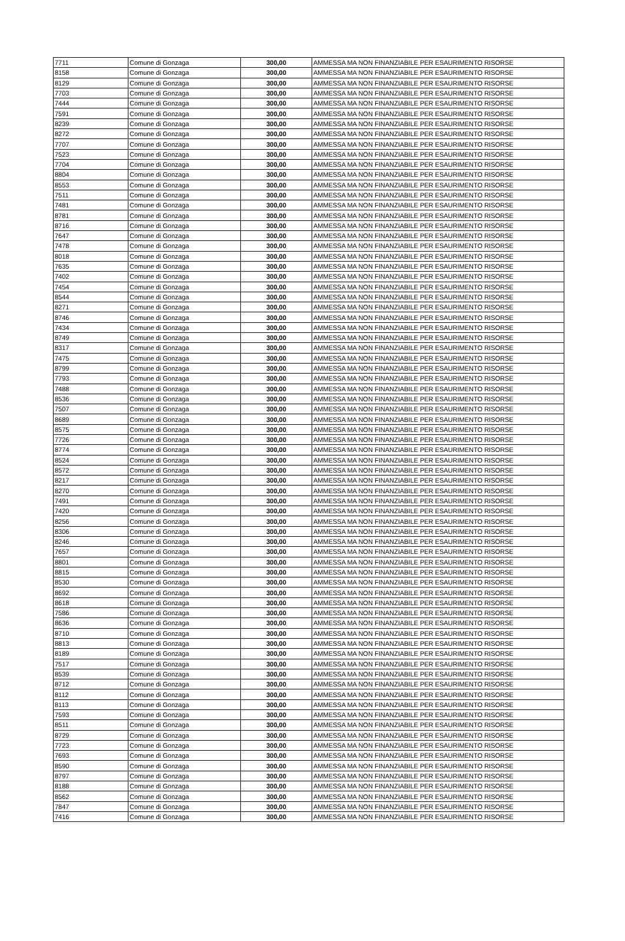| 7711 | Comune di Gonzaga | 300,00 | AMMESSA MA NON FINANZIABILE PER ESAURIMENTO RISORSE |
| 8158 | Comune di Gonzaga | 300,00 | AMMESSA MA NON FINANZIABILE PER ESAURIMENTO RISORSE |
| 8129 | Comune di Gonzaga | 300,00 | AMMESSA MA NON FINANZIABILE PER ESAURIMENTO RISORSE |
| 7703 | Comune di Gonzaga | 300,00 | AMMESSA MA NON FINANZIABILE PER ESAURIMENTO RISORSE |
| 7444 | Comune di Gonzaga | 300,00 | AMMESSA MA NON FINANZIABILE PER ESAURIMENTO RISORSE |
| 7591 | Comune di Gonzaga | 300,00 | AMMESSA MA NON FINANZIABILE PER ESAURIMENTO RISORSE |
| 8239 | Comune di Gonzaga | 300,00 | AMMESSA MA NON FINANZIABILE PER ESAURIMENTO RISORSE |
| 8272 | Comune di Gonzaga | 300,00 | AMMESSA MA NON FINANZIABILE PER ESAURIMENTO RISORSE |
| 7707 | Comune di Gonzaga | 300,00 | AMMESSA MA NON FINANZIABILE PER ESAURIMENTO RISORSE |
| 7523 | Comune di Gonzaga | 300,00 | AMMESSA MA NON FINANZIABILE PER ESAURIMENTO RISORSE |
| 7704 | Comune di Gonzaga | 300,00 | AMMESSA MA NON FINANZIABILE PER ESAURIMENTO RISORSE |
| 8804 | Comune di Gonzaga | 300,00 | AMMESSA MA NON FINANZIABILE PER ESAURIMENTO RISORSE |
| 8553 | Comune di Gonzaga | 300,00 | AMMESSA MA NON FINANZIABILE PER ESAURIMENTO RISORSE |
| 7511 | Comune di Gonzaga | 300,00 | AMMESSA MA NON FINANZIABILE PER ESAURIMENTO RISORSE |
| 7481 | Comune di Gonzaga | 300,00 | AMMESSA MA NON FINANZIABILE PER ESAURIMENTO RISORSE |
| 8781 | Comune di Gonzaga | 300,00 | AMMESSA MA NON FINANZIABILE PER ESAURIMENTO RISORSE |
| 8716 | Comune di Gonzaga | 300,00 | AMMESSA MA NON FINANZIABILE PER ESAURIMENTO RISORSE |
| 7647 | Comune di Gonzaga | 300,00 | AMMESSA MA NON FINANZIABILE PER ESAURIMENTO RISORSE |
| 7478 | Comune di Gonzaga | 300,00 | AMMESSA MA NON FINANZIABILE PER ESAURIMENTO RISORSE |
| 8018 | Comune di Gonzaga | 300,00 | AMMESSA MA NON FINANZIABILE PER ESAURIMENTO RISORSE |
| 7635 | Comune di Gonzaga | 300,00 | AMMESSA MA NON FINANZIABILE PER ESAURIMENTO RISORSE |
| 7402 | Comune di Gonzaga | 300,00 | AMMESSA MA NON FINANZIABILE PER ESAURIMENTO RISORSE |
| 7454 | Comune di Gonzaga | 300,00 | AMMESSA MA NON FINANZIABILE PER ESAURIMENTO RISORSE |
| 8544 | Comune di Gonzaga | 300,00 | AMMESSA MA NON FINANZIABILE PER ESAURIMENTO RISORSE |
| 8271 | Comune di Gonzaga | 300,00 | AMMESSA MA NON FINANZIABILE PER ESAURIMENTO RISORSE |
| 8746 | Comune di Gonzaga | 300,00 | AMMESSA MA NON FINANZIABILE PER ESAURIMENTO RISORSE |
| 7434 | Comune di Gonzaga | 300,00 | AMMESSA MA NON FINANZIABILE PER ESAURIMENTO RISORSE |
| 8749 | Comune di Gonzaga | 300,00 | AMMESSA MA NON FINANZIABILE PER ESAURIMENTO RISORSE |
| 8317 | Comune di Gonzaga | 300,00 | AMMESSA MA NON FINANZIABILE PER ESAURIMENTO RISORSE |
| 7475 | Comune di Gonzaga | 300,00 | AMMESSA MA NON FINANZIABILE PER ESAURIMENTO RISORSE |
| 8799 | Comune di Gonzaga | 300,00 | AMMESSA MA NON FINANZIABILE PER ESAURIMENTO RISORSE |
| 7793 | Comune di Gonzaga | 300,00 | AMMESSA MA NON FINANZIABILE PER ESAURIMENTO RISORSE |
| 7488 | Comune di Gonzaga | 300,00 | AMMESSA MA NON FINANZIABILE PER ESAURIMENTO RISORSE |
| 8536 | Comune di Gonzaga | 300,00 | AMMESSA MA NON FINANZIABILE PER ESAURIMENTO RISORSE |
| 7507 | Comune di Gonzaga | 300,00 | AMMESSA MA NON FINANZIABILE PER ESAURIMENTO RISORSE |
| 8689 | Comune di Gonzaga | 300,00 | AMMESSA MA NON FINANZIABILE PER ESAURIMENTO RISORSE |
| 8575 | Comune di Gonzaga | 300,00 | AMMESSA MA NON FINANZIABILE PER ESAURIMENTO RISORSE |
| 7726 | Comune di Gonzaga | 300,00 | AMMESSA MA NON FINANZIABILE PER ESAURIMENTO RISORSE |
| 8774 | Comune di Gonzaga | 300,00 | AMMESSA MA NON FINANZIABILE PER ESAURIMENTO RISORSE |
| 8524 | Comune di Gonzaga | 300,00 | AMMESSA MA NON FINANZIABILE PER ESAURIMENTO RISORSE |
| 8572 | Comune di Gonzaga | 300,00 | AMMESSA MA NON FINANZIABILE PER ESAURIMENTO RISORSE |
| 8217 | Comune di Gonzaga | 300,00 | AMMESSA MA NON FINANZIABILE PER ESAURIMENTO RISORSE |
| 8270 | Comune di Gonzaga | 300,00 | AMMESSA MA NON FINANZIABILE PER ESAURIMENTO RISORSE |
| 7491 | Comune di Gonzaga | 300,00 | AMMESSA MA NON FINANZIABILE PER ESAURIMENTO RISORSE |
| 7420 | Comune di Gonzaga | 300,00 | AMMESSA MA NON FINANZIABILE PER ESAURIMENTO RISORSE |
| 8256 | Comune di Gonzaga | 300,00 | AMMESSA MA NON FINANZIABILE PER ESAURIMENTO RISORSE |
| 8306 | Comune di Gonzaga | 300,00 | AMMESSA MA NON FINANZIABILE PER ESAURIMENTO RISORSE |
| 8246 | Comune di Gonzaga | 300,00 | AMMESSA MA NON FINANZIABILE PER ESAURIMENTO RISORSE |
| 7657 | Comune di Gonzaga | 300,00 | AMMESSA MA NON FINANZIABILE PER ESAURIMENTO RISORSE |
| 8801 | Comune di Gonzaga | 300,00 | AMMESSA MA NON FINANZIABILE PER ESAURIMENTO RISORSE |
| 8815 | Comune di Gonzaga | 300,00 | AMMESSA MA NON FINANZIABILE PER ESAURIMENTO RISORSE |
| 8530 | Comune di Gonzaga | 300,00 | AMMESSA MA NON FINANZIABILE PER ESAURIMENTO RISORSE |
| 8692 | Comune di Gonzaga | 300,00 | AMMESSA MA NON FINANZIABILE PER ESAURIMENTO RISORSE |
| 8618 | Comune di Gonzaga | 300,00 | AMMESSA MA NON FINANZIABILE PER ESAURIMENTO RISORSE |
| 7586 | Comune di Gonzaga | 300,00 | AMMESSA MA NON FINANZIABILE PER ESAURIMENTO RISORSE |
| 8636 | Comune di Gonzaga | 300,00 | AMMESSA MA NON FINANZIABILE PER ESAURIMENTO RISORSE |
| 8710 | Comune di Gonzaga | 300,00 | AMMESSA MA NON FINANZIABILE PER ESAURIMENTO RISORSE |
| 8813 | Comune di Gonzaga | 300,00 | AMMESSA MA NON FINANZIABILE PER ESAURIMENTO RISORSE |
| 8189 | Comune di Gonzaga | 300,00 | AMMESSA MA NON FINANZIABILE PER ESAURIMENTO RISORSE |
| 7517 | Comune di Gonzaga | 300,00 | AMMESSA MA NON FINANZIABILE PER ESAURIMENTO RISORSE |
| 8539 | Comune di Gonzaga | 300,00 | AMMESSA MA NON FINANZIABILE PER ESAURIMENTO RISORSE |
| 8712 | Comune di Gonzaga | 300,00 | AMMESSA MA NON FINANZIABILE PER ESAURIMENTO RISORSE |
| 8112 | Comune di Gonzaga | 300,00 | AMMESSA MA NON FINANZIABILE PER ESAURIMENTO RISORSE |
| 8113 | Comune di Gonzaga | 300,00 | AMMESSA MA NON FINANZIABILE PER ESAURIMENTO RISORSE |
| 7593 | Comune di Gonzaga | 300,00 | AMMESSA MA NON FINANZIABILE PER ESAURIMENTO RISORSE |
| 8511 | Comune di Gonzaga | 300,00 | AMMESSA MA NON FINANZIABILE PER ESAURIMENTO RISORSE |
| 8729 | Comune di Gonzaga | 300,00 | AMMESSA MA NON FINANZIABILE PER ESAURIMENTO RISORSE |
| 7723 | Comune di Gonzaga | 300,00 | AMMESSA MA NON FINANZIABILE PER ESAURIMENTO RISORSE |
| 7693 | Comune di Gonzaga | 300,00 | AMMESSA MA NON FINANZIABILE PER ESAURIMENTO RISORSE |
| 8590 | Comune di Gonzaga | 300,00 | AMMESSA MA NON FINANZIABILE PER ESAURIMENTO RISORSE |
| 8797 | Comune di Gonzaga | 300,00 | AMMESSA MA NON FINANZIABILE PER ESAURIMENTO RISORSE |
| 8188 | Comune di Gonzaga | 300,00 | AMMESSA MA NON FINANZIABILE PER ESAURIMENTO RISORSE |
| 8562 | Comune di Gonzaga | 300,00 | AMMESSA MA NON FINANZIABILE PER ESAURIMENTO RISORSE |
| 7847 | Comune di Gonzaga | 300,00 | AMMESSA MA NON FINANZIABILE PER ESAURIMENTO RISORSE |
| 7416 | Comune di Gonzaga | 300,00 | AMMESSA MA NON FINANZIABILE PER ESAURIMENTO RISORSE |